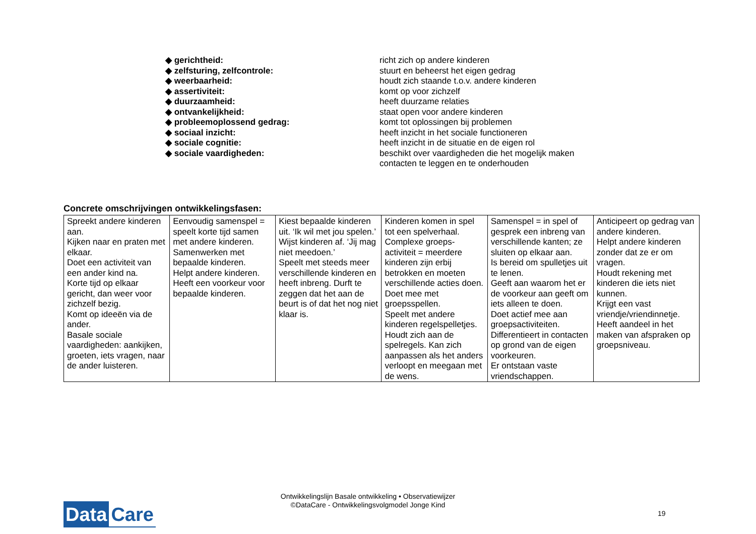◆ gerichtheid: richt zich op andere kinderen
◆ zelfsturing, zelfcontrole: stuurt en beheerst het eigen gedrag
◆ weerbaarheid: houdt zich staande t.o.v. andere kinderen
◆ assertiviteit: komt op voor zichzelf
◆ duurzaamheid: heeft duurzame relaties
◆ ontvankelijkheid: staat open voor andere kinderen
◆ probleemoplossend gedrag: komt tot oplossingen bij problemen
◆ sociaal inzicht: heeft inzicht in het sociale functioneren
◆ sociale cognitie: heeft inzicht in de situatie en de eigen rol
◆ sociale vaardigheden: beschikt over vaardigheden die het mogelijk maken contacten te leggen en te onderhouden
Concrete omschrijvingen ontwikkelingsfasen:
| Spreekt andere kinderen aan. Kijken naar en praten met elkaar. Doet een activiteit van een ander kind na. Korte tijd op elkaar gericht, dan weer voor zichzelf bezig. Komt op ideeën via de ander. Basale sociale vaardigheden: aankijken, groeten, iets vragen, naar de ander luisteren. | Eenvoudig samenspel = speelt korte tijd samen met andere kinderen. Samenwerken met bepaalde kinderen. Helpt andere kinderen. Heeft een voorkeur voor bepaalde kinderen. | Kiest bepaalde kinderen uit. ‘Ik wil met jou spelen.’ Wijst kinderen af. ‘Jij mag niet meedoen.’ Speelt met steeds meer verschillende kinderen en heeft inbreng. Durft te zeggen dat het aan de beurt is of dat het nog niet klaar is. | Kinderen komen in spel tot een spelverhaal. Complexe groeps-activiteit = meerdere kinderen zijn erbij betrokken en moeten verschillende acties doen. Doet mee met groepsspellen. Speelt met andere kinderen regelspelletjes. Houdt zich aan de spelregels. Kan zich aanpassen als het anders verloopt en meegaan met de wens. | Samenspel = in spel of gesprek een inbreng van verschillende kanten; ze sluiten op elkaar aan. Is bereid om spulletjes uit te lenen. Geeft aan waarom het er de voorkeur aan geeft om iets alleen te doen. Doet actief mee aan groepsactiviteiten. Differentieert in contacten op grond van de eigen voorkeuren. Er ontstaan vaste vriendschappen. | Anticipeert op gedrag van andere kinderen. Helpt andere kinderen zonder dat ze er om vragen. Houdt rekening met kinderen die iets niet kunnen. Krijgt een vast vriendje/vriendinnetje. Heeft aandeel in het maken van afspraken op groepsniveau. |
Data Care
Ontwikkelingslijn Basale ontwikkeling • Observatiewijzer
©DataCare - Ontwikkelingsvolgmodel Jonge Kind
19